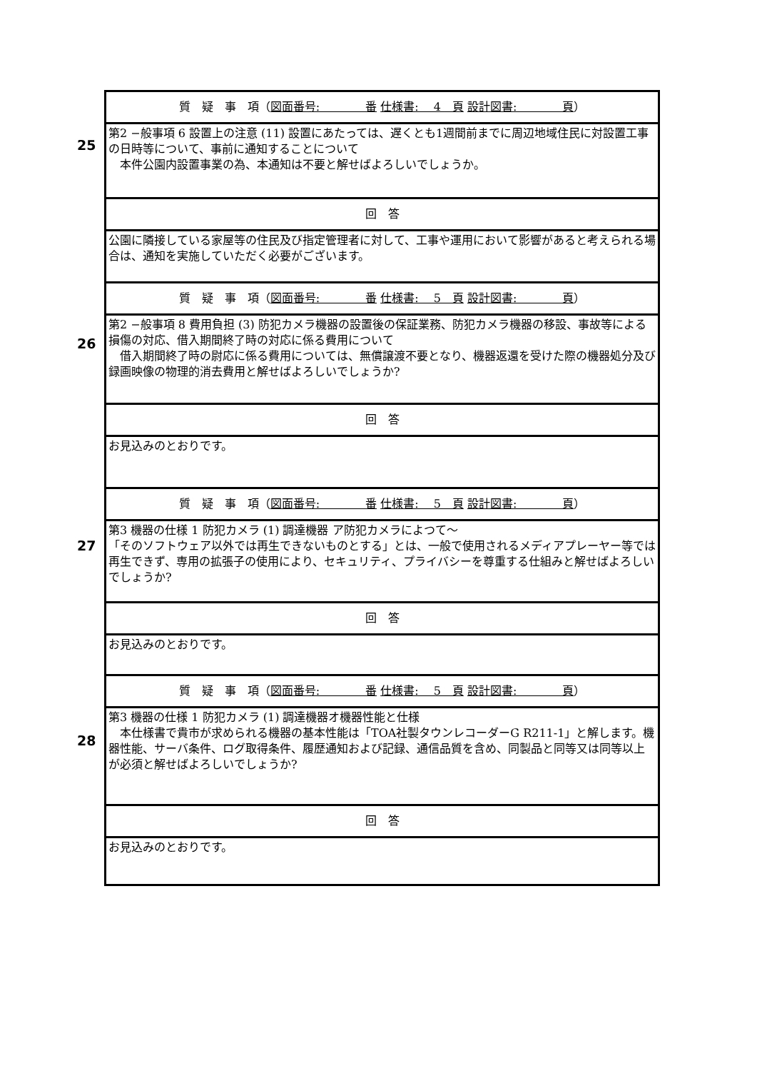| 25 | 質 疑 事 項（ 図面番号: 番 仕様書: 4 頁 設計図書: 頁 ） |
| | 第2 −般事項 6 設置上の注意 (11) 設置にあたっては、遅くとも1週間前までに周辺地域住民に対設置工事の日時等について、事前に通知することについて 本件公園内設置事業の為、本通知は不要と解せばよろしいでしょうか。 |
| | 回 答 |
| | 公園に隣接している家屋等の住民及び指定管理者に対して、工事や運用において影響があると考えられる場合は、通知を実施していただく必要がございます。 |
| 26 | 質 疑 事 項（ 図面番号: 番 仕様書: 5 頁 設計図書: 頁 ） |
| | 第2 −般事項 8 費用負担 (3) 防犯カメラ機器の設置後の保証業務、防犯カメラ機器の移設、事故等による損傷の対応、借入期間終了時の対応に係る費用について 借入期間終了時の尉応に係る費用については、無償譲渡不要となり、機器返還を受けた際の機器処分及び録画映像の物理的消去費用と解せばよろしいでしょうか? |
| | 回 答 |
| | お見込みのとおりです。 |
| 27 | 質 疑 事 項（ 図面番号: 番 仕様書: 5 頁 設計図書: 頁 ） |
| | 第3 機器の仕様 1 防犯カメラ (1) 調達機器 ア防犯カメラによつて〜 「そのソフトウェア以外では再生できないものとする」とは、一般で使用されるメディアプレーヤー等では再生できず、専用の拡張子の使用により、セキュリティ、プライバシーを尊重する仕組みと解せばよろしいでしょうか? |
| | 回 答 |
| | お見込みのとおりです。 |
| 28 | 質 疑 事 項（ 図面番号: 番 仕様書: 5 頁 設計図書: 頁 ） |
| | 第3 機器の仕様 1 防犯カメラ (1) 調達機器オ機器性能と仕様 本仕様書で貴市が求められる機器の基本性能は「TOA社製タウンレコーダーG R211-1」と解します。機器性能、サーバ条件、ログ取得条件、履歴通知および記録、通信品質を含め、同製品と同等又は同等以上が必須と解せばよろしいでしょうか? |
| | 回 答 |
| | お見込みのとおりです。 |